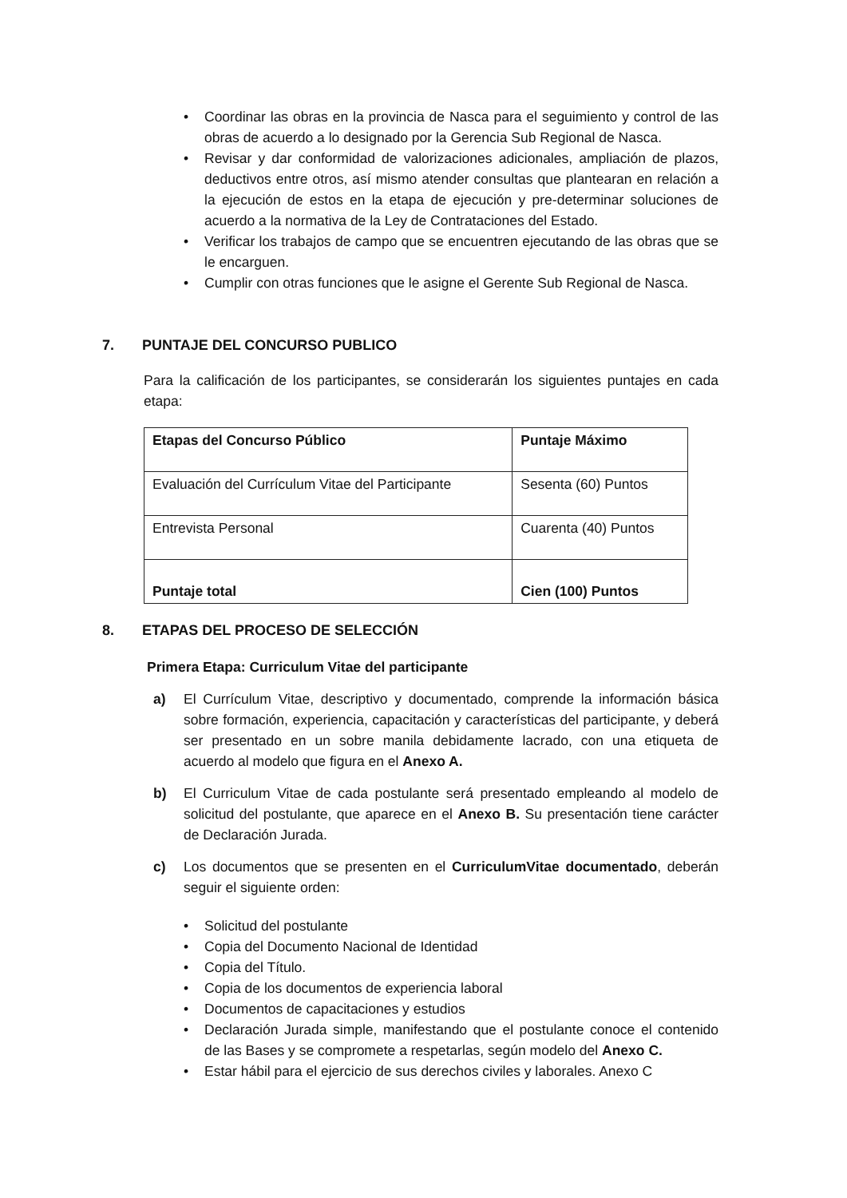• Coordinar las obras en la provincia de Nasca para el seguimiento y control de las obras de acuerdo a lo designado por la Gerencia Sub Regional de Nasca.
• Revisar y dar conformidad de valorizaciones adicionales, ampliación de plazos, deductivos entre otros, así mismo atender consultas que plantearan en relación a la ejecución de estos en la etapa de ejecución y pre-determinar soluciones de acuerdo a la normativa de la Ley de Contrataciones del Estado.
• Verificar los trabajos de campo que se encuentren ejecutando de las obras que se le encarguen.
• Cumplir con otras funciones que le asigne el Gerente Sub Regional de Nasca.
7. PUNTAJE DEL CONCURSO PUBLICO
Para la calificación de los participantes, se considerarán los siguientes puntajes en cada etapa:
| Etapas del Concurso Público | Puntaje Máximo |
| --- | --- |
| Evaluación del Currículum Vitae del Participante | Sesenta (60) Puntos |
| Entrevista Personal | Cuarenta (40) Puntos |
| Puntaje total | Cien (100) Puntos |
8. ETAPAS DEL PROCESO DE SELECCIÓN
Primera Etapa: Curriculum Vitae del participante
a) El Currículum Vitae, descriptivo y documentado, comprende la información básica sobre formación, experiencia, capacitación y características del participante, y deberá ser presentado en un sobre manila debidamente lacrado, con una etiqueta de acuerdo al modelo que figura en el Anexo A.
b) El Curriculum Vitae de cada postulante será presentado empleando al modelo de solicitud del postulante, que aparece en el Anexo B. Su presentación tiene carácter de Declaración Jurada.
c) Los documentos que se presenten en el CurriculumVitae documentado, deberán seguir el siguiente orden:
• Solicitud del postulante
• Copia del Documento Nacional de Identidad
• Copia del Título.
• Copia de los documentos de experiencia laboral
• Documentos de capacitaciones y estudios
• Declaración Jurada simple, manifestando que el postulante conoce el contenido de las Bases y se compromete a respetarlas, según modelo del Anexo C.
• Estar hábil para el ejercicio de sus derechos civiles y laborales. Anexo C